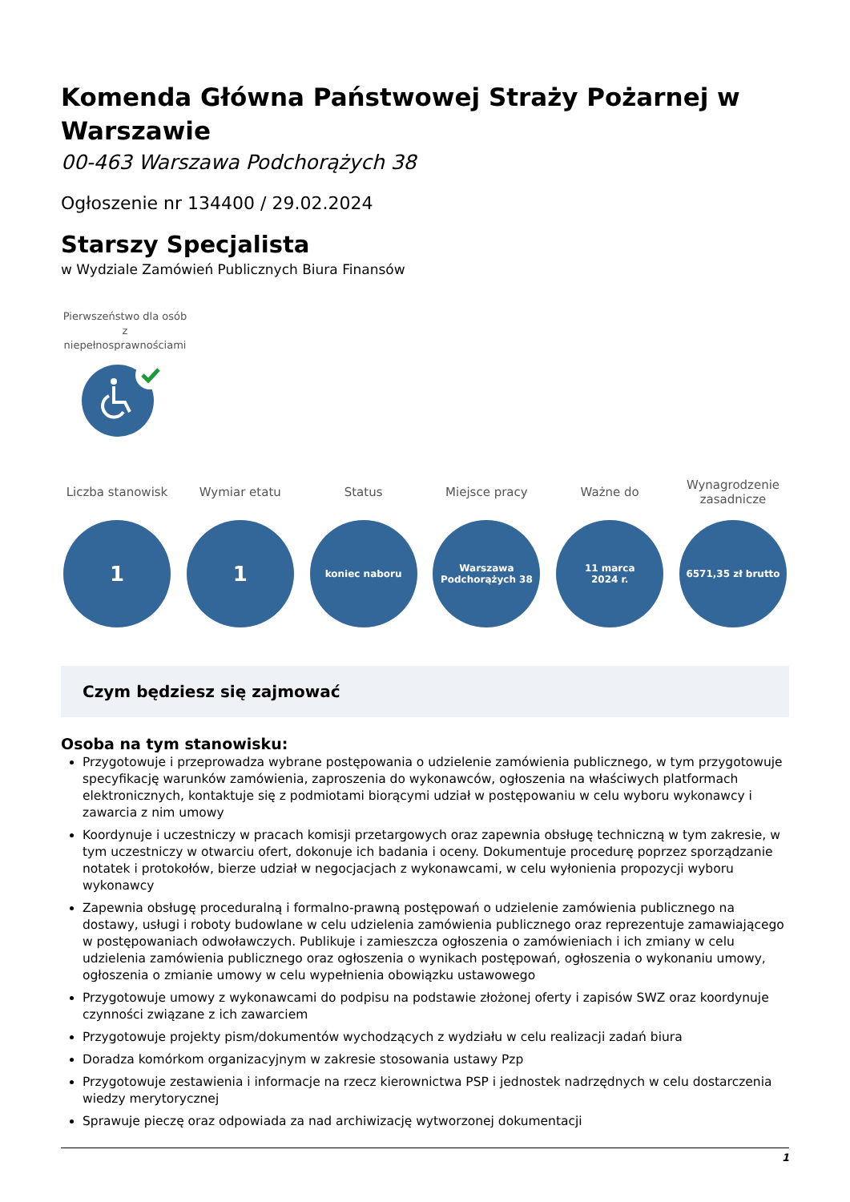Komenda Główna Państwowej Straży Pożarnej w Warszawie
00-463 Warszawa Podchorążych 38
Ogłoszenie nr 134400 / 29.02.2024
Starszy Specjalista
w Wydziale Zamówień Publicznych Biura Finansów
Pierwszeństwo dla osób z niepełnosprawnościami
Liczba stanowisk
1
Wymiar etatu
1
Status
koniec naboru
Miejsce pracy
Warszawa
Podchorążych 38
Ważne do
11 marca
2024 r.
Wynagrodzenie zasadnicze
6571,35 zł brutto
Czym będziesz się zajmować
Osoba na tym stanowisku:
Przygotowuje i przeprowadza wybrane postępowania o udzielenie zamówienia publicznego, w tym przygotowuje specyfikację warunków zamówienia, zaproszenia do wykonawców, ogłoszenia na właściwych platformach elektronicznych, kontaktuje się z podmiotami biorącymi udział w postępowaniu w celu wyboru wykonawcy i zawarcia z nim umowy
Koordynuje i uczestniczy w pracach komisji przetargowych oraz zapewnia obsługę techniczną w tym zakresie, w tym uczestniczy w otwarciu ofert, dokonuje ich badania i oceny. Dokumentuje procedurę poprzez sporządzanie notatek i protokołów, bierze udział w negocjacjach z wykonawcami, w celu wyłonienia propozycji wyboru wykonawcy
Zapewnia obsługę proceduralną i formalno-prawną postępowań o udzielenie zamówienia publicznego na dostawy, usługi i roboty budowlane w celu udzielenia zamówienia publicznego oraz reprezentuje zamawiającego w postępowaniach odwoławczych. Publikuje i zamieszcza ogłoszenia o zamówieniach i ich zmiany w celu udzielenia zamówienia publicznego oraz ogłoszenia o wynikach postępowań, ogłoszenia o wykonaniu umowy, ogłoszenia o zmianie umowy w celu wypełnienia obowiązku ustawowego
Przygotowuje umowy z wykonawcami do podpisu na podstawie złożonej oferty i zapisów SWZ oraz koordynuje czynności związane z ich zawarciem
Przygotowuje projekty pism/dokumentów wychodzących z wydziału w celu realizacji zadań biura
Doradza komórkom organizacyjnym w zakresie stosowania ustawy Pzp
Przygotowuje zestawienia i informacje na rzecz kierownictwa PSP i jednostek nadrzędnych w celu dostarczenia wiedzy merytorycznej
Sprawuje pieczę oraz odpowiada za nad archiwizację wytworzonej dokumentacji
1